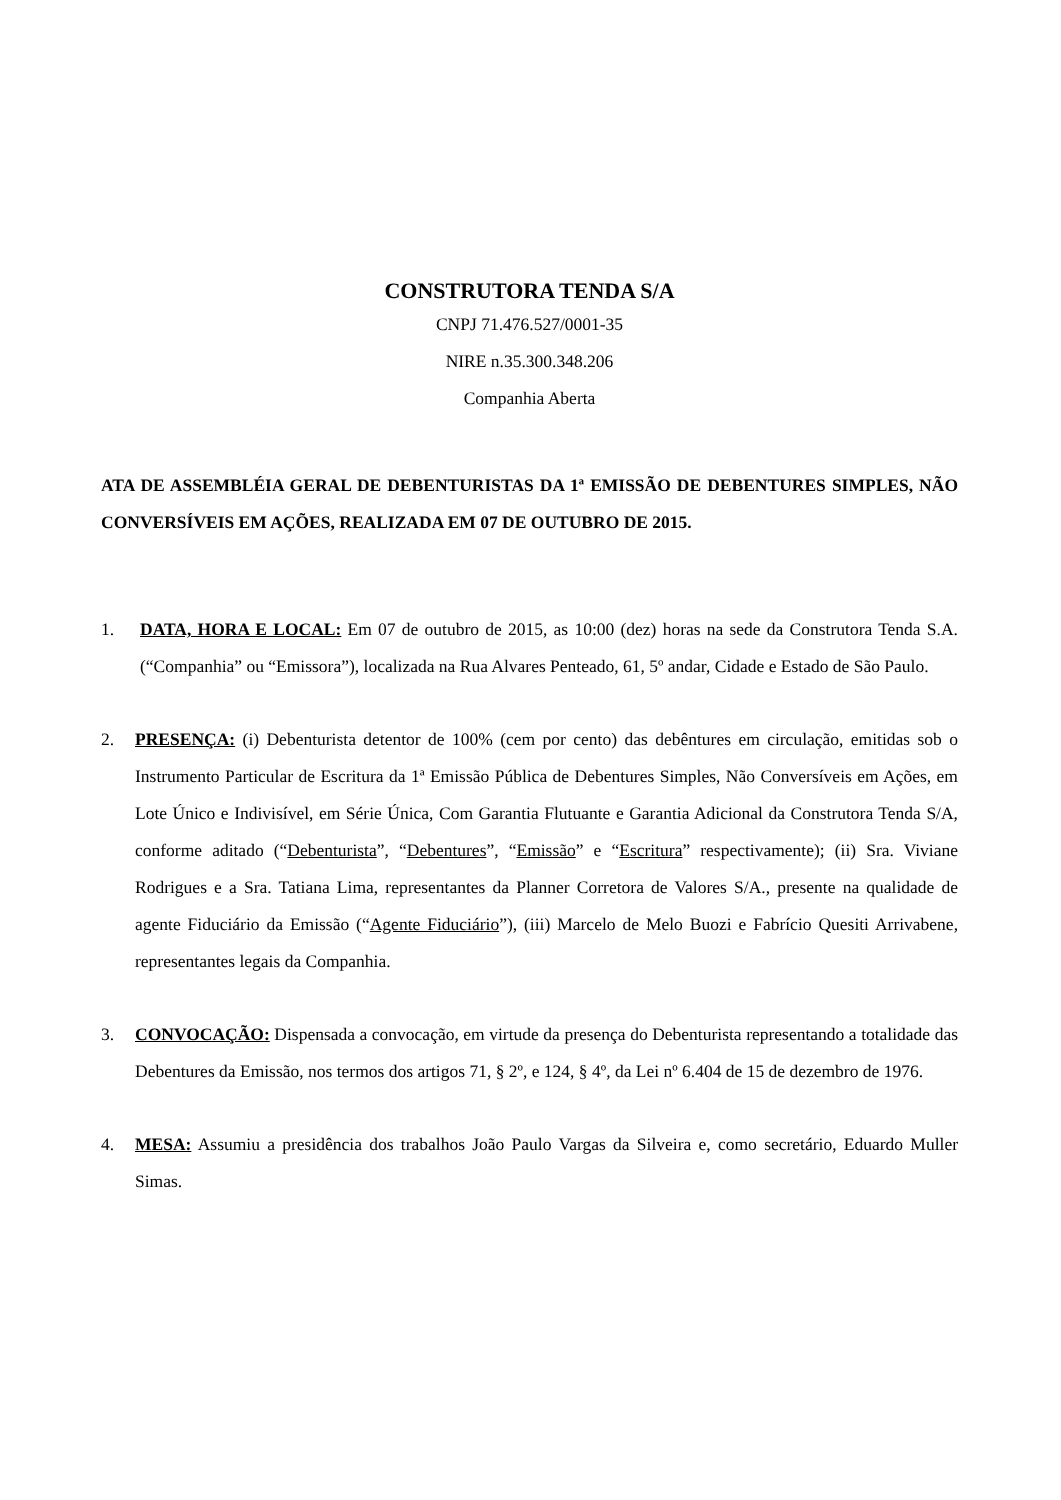CONSTRUTORA TENDA S/A
CNPJ 71.476.527/0001-35
NIRE n.35.300.348.206
Companhia Aberta
ATA DE ASSEMBLÉIA GERAL DE DEBENTURISTAS DA 1ª EMISSÃO DE DEBENTURES SIMPLES, NÃO CONVERSÍVEIS EM AÇÕES, REALIZADA EM 07 DE OUTUBRO DE 2015.
1. DATA, HORA E LOCAL: Em 07 de outubro de 2015, as 10:00 (dez) horas na sede da Construtora Tenda S.A. (“Companhia” ou “Emissora”), localizada na Rua Alvares Penteado, 61, 5º andar, Cidade e Estado de São Paulo.
2. PRESENÇA: (i) Debenturista detentor de 100% (cem por cento) das debêntures em circulação, emitidas sob o Instrumento Particular de Escritura da 1ª Emissão Pública de Debentures Simples, Não Conversíveis em Ações, em Lote Único e Indivisível, em Série Única, Com Garantia Flutuante e Garantia Adicional da Construtora Tenda S/A, conforme aditado (“Debenturista”, “Debentures”, “Emissão” e “Escritura” respectivamente); (ii) Sra. Viviane Rodrigues e a Sra. Tatiana Lima, representantes da Planner Corretora de Valores S/A., presente na qualidade de agente Fiduciário da Emissão (“Agente Fiduciário”), (iii) Marcelo de Melo Buozi e Fabrício Quesiti Arrivabene, representantes legais da Companhia.
3. CONVOCAÇÃO: Dispensada a convocação, em virtude da presença do Debenturista representando a totalidade das Debentures da Emissão, nos termos dos artigos 71, § 2º, e 124, § 4º, da Lei nº 6.404 de 15 de dezembro de 1976.
4. MESA: Assumiu a presidência dos trabalhos João Paulo Vargas da Silveira e, como secretário, Eduardo Muller Simas.